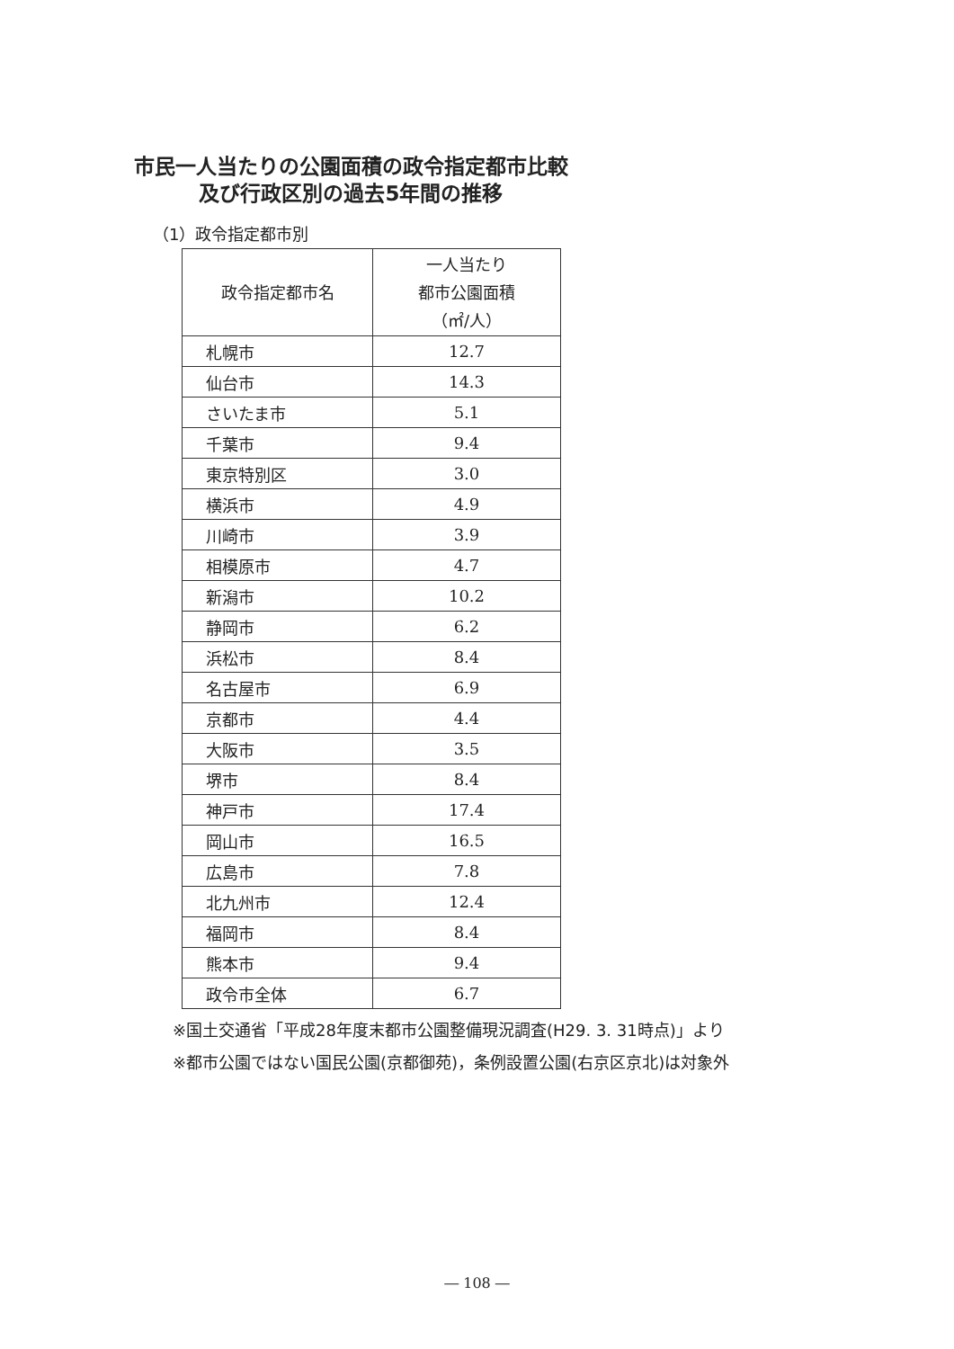市民一人当たりの公園面積の政令指定都市比較
及び行政区別の過去5年間の推移
（1）政令指定都市別
| 政令指定都市名 | 一人当たり 都市公園面積 （㎡/人） |
| --- | --- |
| 札幌市 | 12.7 |
| 仙台市 | 14.3 |
| さいたま市 | 5.1 |
| 千葉市 | 9.4 |
| 東京特別区 | 3.0 |
| 横浜市 | 4.9 |
| 川崎市 | 3.9 |
| 相模原市 | 4.7 |
| 新潟市 | 10.2 |
| 静岡市 | 6.2 |
| 浜松市 | 8.4 |
| 名古屋市 | 6.9 |
| 京都市 | 4.4 |
| 大阪市 | 3.5 |
| 堺市 | 8.4 |
| 神戸市 | 17.4 |
| 岡山市 | 16.5 |
| 広島市 | 7.8 |
| 北九州市 | 12.4 |
| 福岡市 | 8.4 |
| 熊本市 | 9.4 |
| 政令市全体 | 6.7 |
※国土交通省「平成28年度末都市公園整備現況調査(H29. 3. 31時点)」より
※都市公園ではない国民公園(京都御苑)，条例設置公園(右京区京北)は対象外
― 108 ―